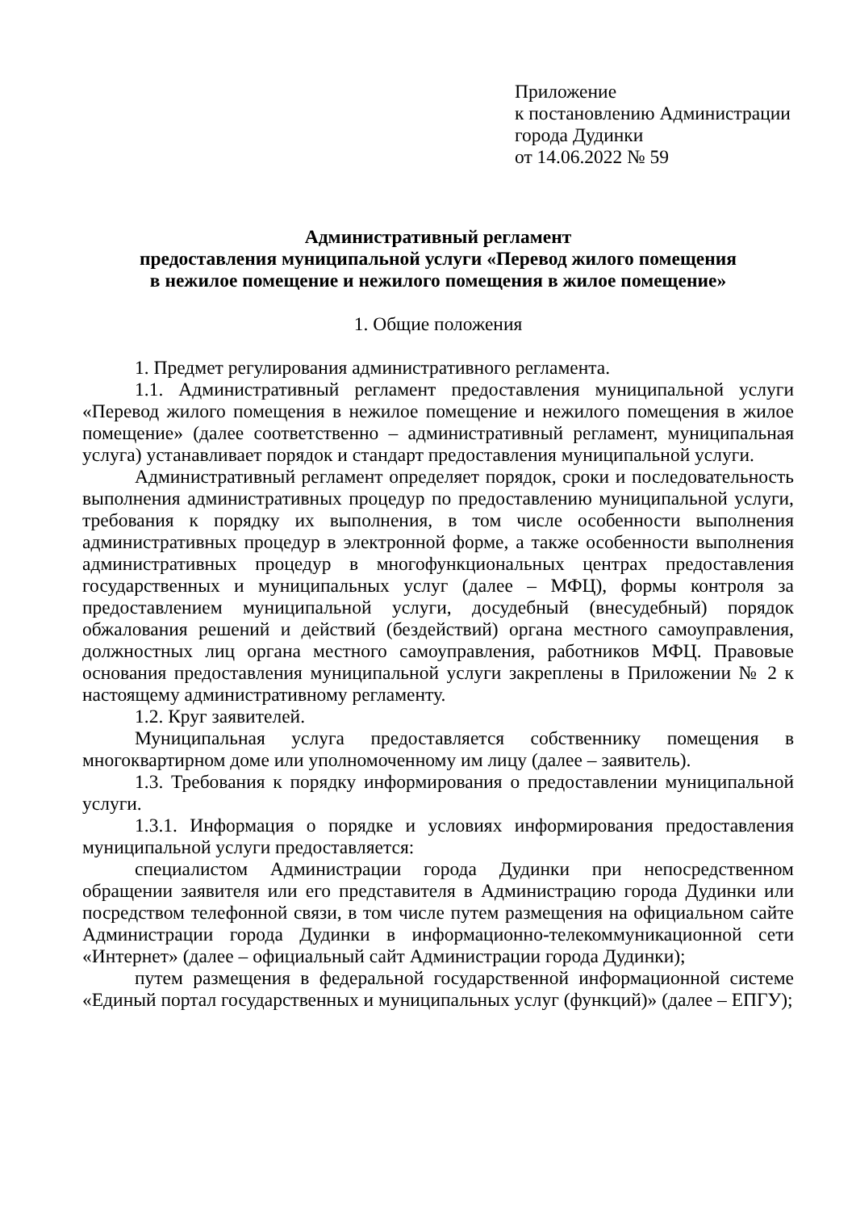Приложение
к постановлению Администрации
города Дудинки
от 14.06.2022 № 59
Административный регламент
предоставления муниципальной услуги «Перевод жилого помещения
в нежилое помещение и нежилого помещения в жилое помещение»
1. Общие положения
1. Предмет регулирования административного регламента.
1.1. Административный регламент предоставления муниципальной услуги «Перевод жилого помещения в нежилое помещение и нежилого помещения в жилое помещение» (далее соответственно – административный регламент, муниципальная услуга) устанавливает порядок и стандарт предоставления муниципальной услуги.
Административный регламент определяет порядок, сроки и последовательность выполнения административных процедур по предоставлению муниципальной услуги, требования к порядку их выполнения, в том числе особенности выполнения административных процедур в электронной форме, а также особенности выполнения административных процедур в многофункциональных центрах предоставления государственных и муниципальных услуг (далее – МФЦ), формы контроля за предоставлением муниципальной услуги, досудебный (внесудебный) порядок обжалования решений и действий (бездействий) органа местного самоуправления, должностных лиц органа местного самоуправления, работников МФЦ. Правовые основания предоставления муниципальной услуги закреплены в Приложении № 2 к настоящему административному регламенту.
1.2. Круг заявителей.
Муниципальная услуга предоставляется собственнику помещения в многоквартирном доме или уполномоченному им лицу (далее – заявитель).
1.3. Требования к порядку информирования о предоставлении муниципальной услуги.
1.3.1. Информация о порядке и условиях информирования предоставления муниципальной услуги предоставляется:
специалистом Администрации города Дудинки при непосредственном обращении заявителя или его представителя в Администрацию города Дудинки или посредством телефонной связи, в том числе путем размещения на официальном сайте Администрации города Дудинки в информационно-телекоммуникационной сети «Интернет» (далее – официальный сайт Администрации города Дудинки);
путем размещения в федеральной государственной информационной системе «Единый портал государственных и муниципальных услуг (функций)» (далее – ЕПГУ);